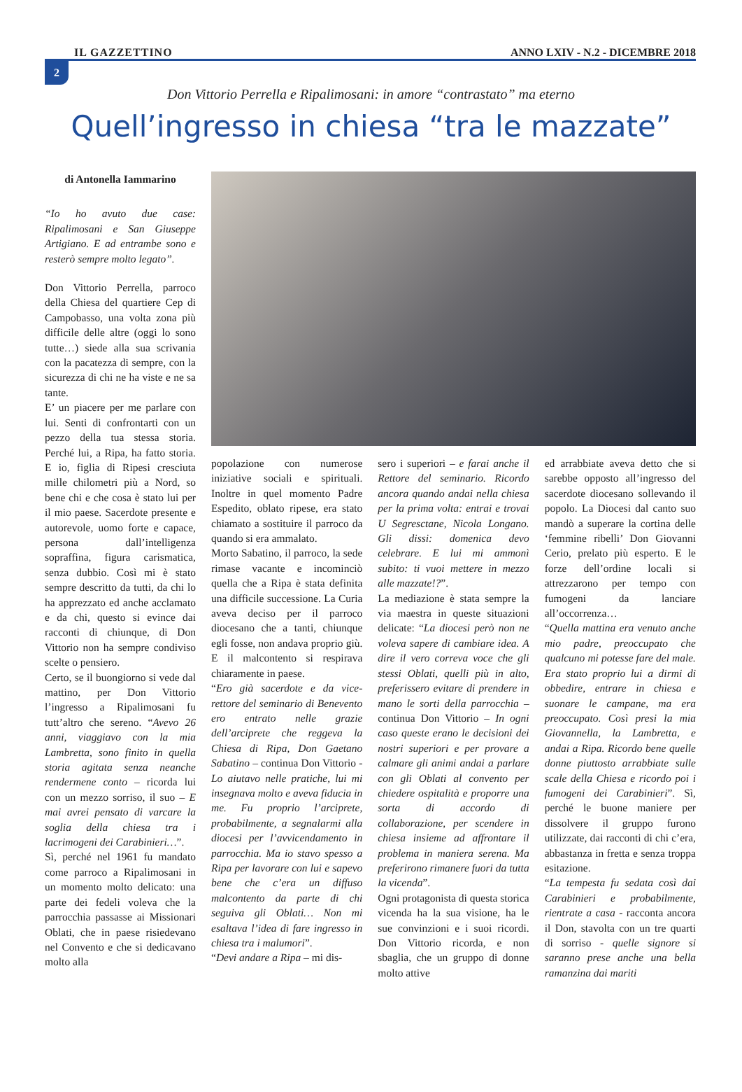IL GAZZETTINO ANNO LXIV - N.2 - DICEMBRE 2018
2
Don Vittorio Perrella e Ripalimosani: in amore “contrastato” ma eterno
Quell’ingresso in chiesa “tra le mazzate”
di Antonella Iammarino
“Io ho avuto due case: Ripalimosani e San Giuseppe Artigiano. E ad entrambe sono e resterò sempre molto legato”.
Don Vittorio Perrella, parroco della Chiesa del quartiere Cep di Campobasso, una volta zona più difficile delle altre (oggi lo sono tutte…) siede alla sua scrivania con la pacatezza di sempre, con la sicurezza di chi ne ha viste e ne sa tante.
E’ un piacere per me parlare con lui. Senti di confrontarti con un pezzo della tua stessa storia. Perché lui, a Ripa, ha fatto storia. E io, figlia di Ripesi cresciuta mille chilometri più a Nord, so bene chi e che cosa è stato lui per il mio paese. Sacerdote presente e autorevole, uomo forte e capace, persona dall’intelligenza sopraffina, figura carismatica, senza dubbio. Così mi è stato sempre descritto da tutti, da chi lo ha apprezzato ed anche acclamato e da chi, questo si evince dai racconti di chiunque, di Don Vittorio non ha sempre condiviso scelte o pensiero.
Certo, se il buongiorno si vede dal mattino, per Don Vittorio l’ingresso a Ripalimosani fu tutt’altro che sereno. “Avevo 26 anni, viaggiavo con la mia Lambretta, sono finito in quella storia agitata senza neanche rendermene conto – ricorda lui con un mezzo sorriso, il suo – E mai avrei pensato di varcare la soglia della chiesa tra i lacrimogeni dei Carabinieri…”.
Sì, perché nel 1961 fu mandato come parroco a Ripalimosani in un momento molto delicato: una parte dei fedeli voleva che la parrocchia passasse ai Missionari Oblati, che in paese risiedevano nel Convento e che si dedicavano molto alla
popolazione con numerose iniziative sociali e spirituali. Inoltre in quel momento Padre Espedito, oblato ripese, era stato chiamato a sostituire il parroco da quando si era ammalato.
Morto Sabatino, il parroco, la sede rimase vacante e incominciò quella che a Ripa è stata definita una difficile successione. La Curia aveva deciso per il parroco diocesano che a tanti, chiunque egli fosse, non andava proprio giù. E il malcontento si respirava chiaramente in paese.
“Ero già sacerdote e da vice-rettore del seminario di Benevento ero entrato nelle grazie dell’arciprete che reggeva la Chiesa di Ripa, Don Gaetano Sabatino – continua Don Vittorio - Lo aiutavo nelle pratiche, lui mi insegnava molto e aveva fiducia in me. Fu proprio l’arciprete, probabilmente, a segnalarmi alla diocesi per l’avvicendamento in parrocchia. Ma io stavo spesso a Ripa per lavorare con lui e sapevo bene che c’era un diffuso malcontento da parte di chi seguiva gli Oblati… Non mi esaltava l’idea di fare ingresso in chiesa tra i malumori”.
“Devi andare a Ripa – mi dis-
sero i superiori – e farai anche il Rettore del seminario. Ricordo ancora quando andai nella chiesa per la prima volta: entrai e trovai U Segresctane, Nicola Longano. Gli dissi: domenica devo celebrare. E lui mi ammonì subito: ti vuoi mettere in mezzo alle mazzate!?”.
La mediazione è stata sempre la via maestra in queste situazioni delicate: “La diocesi però non ne voleva sapere di cambiare idea. A dire il vero correva voce che gli stessi Oblati, quelli più in alto, preferissero evitare di prendere in mano le sorti della parrocchia – continua Don Vittorio – In ogni caso queste erano le decisioni dei nostri superiori e per provare a calmare gli animi andai a parlare con gli Oblati al convento per chiedere ospitalità e proporre una sorta di accordo di collaborazione, per scendere in chiesa insieme ad affrontare il problema in maniera serena. Ma preferirono rimanere fuori da tutta la vicenda”.
Ogni protagonista di questa storica vicenda ha la sua visione, ha le sue convinzioni e i suoi ricordi. Don Vittorio ricorda, e non sbaglia, che un gruppo di donne molto attive
ed arrabbiate aveva detto che si sarebbe opposto all’ingresso del sacerdote diocesano sollevando il popolo. La Diocesi dal canto suo mandò a superare la cortina delle ‘femmine ribelli’ Don Giovanni Cerio, prelato più esperto. E le forze dell’ordine locali si attrezzarono per tempo con fumogeni da lanciare all’occorrenza…
“Quella mattina era venuto anche mio padre, preoccupato che qualcuno mi potesse fare del male. Era stato proprio lui a dirmi di obbedire, entrare in chiesa e suonare le campane, ma era preoccupato. Così presi la mia Giovannella, la Lambretta, e andai a Ripa. Ricordo bene quelle donne piuttosto arrabbiate sulle scale della Chiesa e ricordo poi i fumogeni dei Carabinieri”. Sì, perché le buone maniere per dissolvere il gruppo furono utilizzate, dai racconti di chi c’era, abbastanza in fretta e senza troppa esitazione.
“La tempesta fu sedata così dai Carabinieri e probabilmente, rientrate a casa - racconta ancora il Don, stavolta con un tre quarti di sorriso - quelle signore si saranno prese anche una bella ramanzina dai mariti